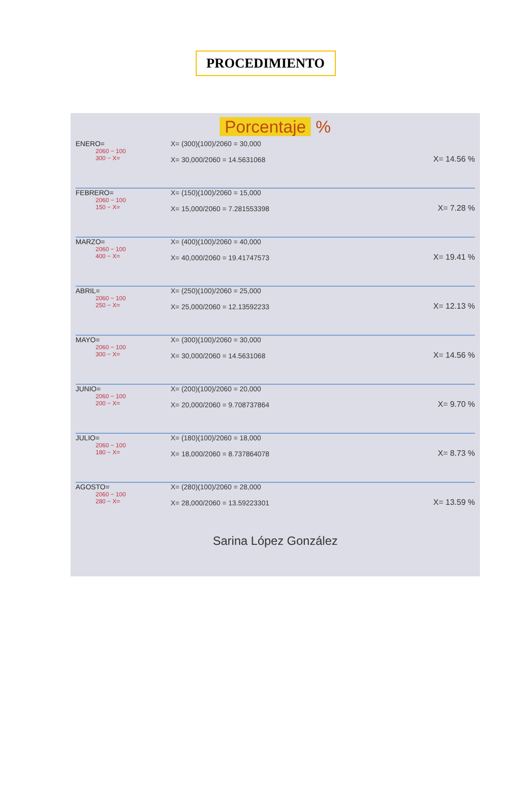PROCEDIMIENTO
Porcentaje %
ENERO=
2060 − 100
300 − X=
X= (300)(100)/2060 = 30,000
X= 30,000/2060 = 14.5631068
X= 14.56 %
FEBRERO=
2060 − 100
150 − X=
X= (150)(100)/2060 = 15,000
X= 15,000/2060 = 7.281553398
X= 7.28 %
MARZO=
2060 − 100
400 − X=
X= (400)(100)/2060 = 40,000
X= 40,000/2060 = 19.41747573
X= 19.41 %
ABRIL=
2060 − 100
250 − X=
X= (250)(100)/2060 = 25,000
X= 25,000/2060 = 12.13592233
X= 12.13 %
MAYO=
2060 − 100
300 − X=
X= (300)(100)/2060 = 30,000
X= 30,000/2060 = 14.5631068
X= 14.56 %
JUNIO=
2060 − 100
200 − X=
X= (200)(100)/2060 = 20,000
X= 20,000/2060 = 9.708737864
X= 9.70 %
JULIO=
2060 − 100
180 − X=
X= (180)(100)/2060 = 18,000
X= 18,000/2060 = 8.737864078
X= 8.73 %
AGOSTO=
2060 − 100
280 − X=
X= (280)(100)/2060 = 28,000
X= 28,000/2060 = 13.59223301
X= 13.59 %
Sarina López González